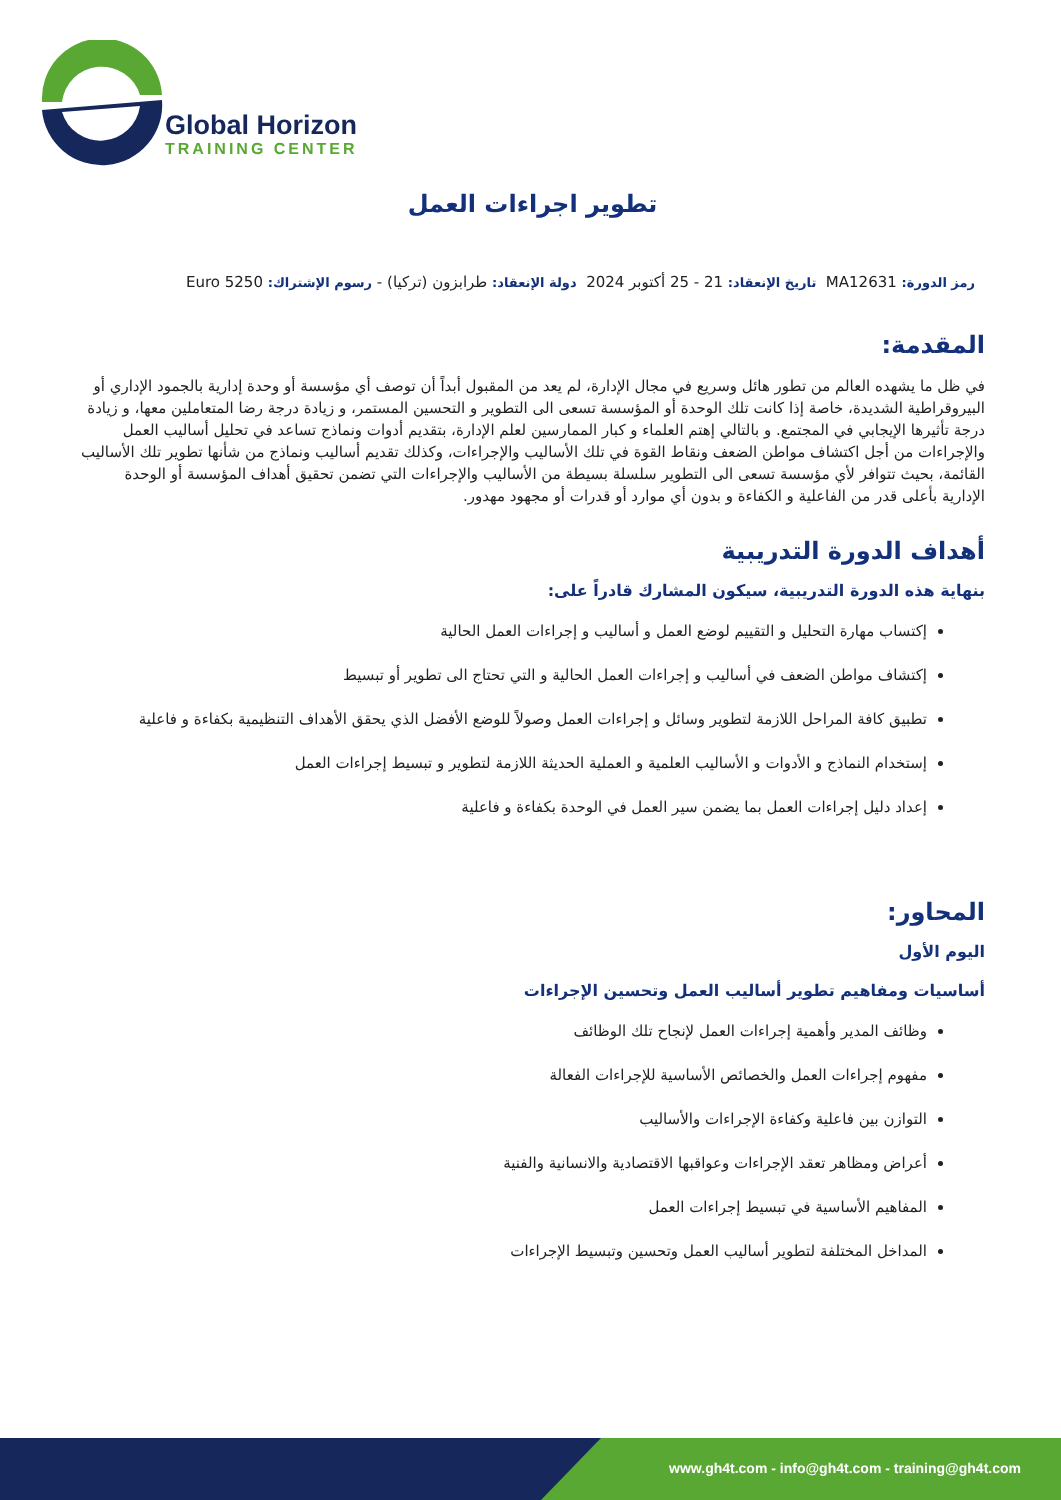Global Horizon
TRAINING CENTER
تطوير اجراءات العمل
رمز الدورة: MA12631 تاريخ الإنعقاد: 21 - 25 أكتوبر 2024 دولة الإنعقاد: طرابزون (تركيا) - رسوم الإشتراك: 5250 Euro
المقدمة:
في ظل ما يشهده العالم من تطور هائل وسريع في مجال الإدارة، لم يعد من المقبول أبداً أن توصف أي مؤسسة أو وحدة إدارية بالجمود الإداري أو البيروقراطية الشديدة، خاصة إذا كانت تلك الوحدة أو المؤسسة تسعى الى التطوير و التحسين المستمر، و زيادة درجة رضا المتعاملين معها، و زيادة درجة تأثيرها الإيجابي في المجتمع. و بالتالي إهتم العلماء و كبار الممارسين لعلم الإدارة، بتقديم أدوات ونماذج تساعد في تحليل أساليب العمل والإجراءات من أجل اكتشاف مواطن الضعف ونقاط القوة في تلك الأساليب والإجراءات، وكذلك تقديم أساليب ونماذج من شأنها تطوير تلك الأساليب القائمة، بحيث تتوافر لأي مؤسسة تسعى الى التطوير سلسلة بسيطة من الأساليب والإجراءات التي تضمن تحقيق أهداف المؤسسة أو الوحدة الإدارية بأعلى قدر من الفاعلية و الكفاءة و بدون أي موارد أو قدرات أو مجهود مهدور.
أهداف الدورة التدريبية
بنهاية هذه الدورة التدريبية، سيكون المشارك قادراً على:
إكتساب مهارة التحليل و التقييم لوضع العمل و أساليب و إجراءات العمل الحالية
إكتشاف مواطن الضعف في أساليب و إجراءات العمل الحالية و التي تحتاج الى تطوير أو تبسيط
تطبيق كافة المراحل اللازمة لتطوير وسائل و إجراءات العمل وصولاً للوضع الأفضل الذي يحقق الأهداف التنظيمية بكفاءة و فاعلية
إستخدام النماذج و الأدوات و الأساليب العلمية و العملية الحديثة اللازمة لتطوير و تبسيط إجراءات العمل
إعداد دليل إجراءات العمل بما يضمن سير العمل في الوحدة بكفاءة و فاعلية
المحاور:
اليوم الأول
أساسيات ومفاهيم تطوير أساليب العمل وتحسين الإجراءات
وظائف المدير وأهمية إجراءات العمل لإنجاح تلك الوظائف
مفهوم إجراءات العمل والخصائص الأساسية للإجراءات الفعالة
التوازن بين فاعلية وكفاءة الإجراءات والأساليب
أعراض ومظاهر تعقد الإجراءات وعواقبها الاقتصادية والانسانية والفنية
المفاهيم الأساسية في تبسيط إجراءات العمل
المداخل المختلفة لتطوير أساليب العمل وتحسين وتبسيط الإجراءات
www.gh4t.com - info@gh4t.com - training@gh4t.com